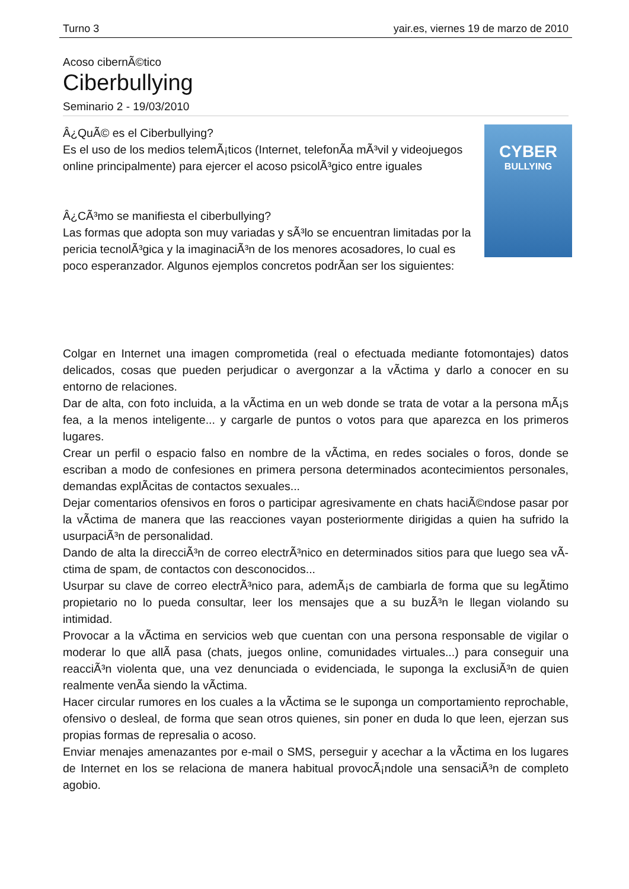Turno 3 yair.es, viernes 19 de marzo de 2010
Acoso cibernÃ©tico
Ciberbullying
Seminario 2 - 19/03/2010
Â¿QuÃ© es el Ciberbullying?
Es el uso de los medios telemÃ¡ticos (Internet, telefonÃ­a mÃ³vil y videojuegos online principalmente) para ejercer el acoso psicolÃ³gico entre iguales
Â¿CÃ³mo se manifiesta el ciberbullying?
Las formas que adopta son muy variadas y sÃ³lo se encuentran limitadas por la pericia tecnolÃ³gica y la imaginaciÃ³n de los menores acosadores, lo cual es poco esperanzador. Algunos ejemplos concretos podrÃ­an ser los siguientes:
CYBER
BULLYING
Colgar en Internet una imagen comprometida (real o efectuada mediante fotomontajes) datos delicados, cosas que pueden perjudicar o avergonzar a la vÃ­ctima y darlo a conocer en su entorno de relaciones.
Dar de alta, con foto incluida, a la vÃ­ctima en un web donde se trata de votar a la persona mÃ¡s fea, a la menos inteligente... y cargarle de puntos o votos para que aparezca en los primeros lugares.
Crear un perfil o espacio falso en nombre de la vÃ­ctima, en redes sociales o foros, donde se escriban a modo de confesiones en primera persona determinados acontecimientos personales, demandas explÃ­citas de contactos sexuales...
Dejar comentarios ofensivos en foros o participar agresivamente en chats haciÃ©ndose pasar por la vÃ­ctima de manera que las reacciones vayan posteriormente dirigidas a quien ha sufrido la usurpaciÃ³n de personalidad.
Dando de alta la direcciÃ³n de correo electrÃ³nico en determinados sitios para que luego sea vÃ­ctima de spam, de contactos con desconocidos...
Usurpar su clave de correo electrÃ³nico para, ademÃ¡s de cambiarla de forma que su legÃ­timo propietario no lo pueda consultar, leer los mensajes que a su buzÃ³n le llegan violando su intimidad.
Provocar a la vÃ­ctima en servicios web que cuentan con una persona responsable de vigilar o moderar lo que allÃ­ pasa (chats, juegos online, comunidades virtuales...) para conseguir una reacciÃ³n violenta que, una vez denunciada o evidenciada, le suponga la exclusiÃ³n de quien realmente venÃ­a siendo la vÃ­ctima.
Hacer circular rumores en los cuales a la vÃ­ctima se le suponga un comportamiento reprochable, ofensivo o desleal, de forma que sean otros quienes, sin poner en duda lo que leen, ejerzan sus propias formas de represalia o acoso.
Enviar menajes amenazantes por e-mail o SMS, perseguir y acechar a la vÃ­ctima en los lugares de Internet en los se relaciona de manera habitual provocÃ¡ndole una sensaciÃ³n de completo agobio.